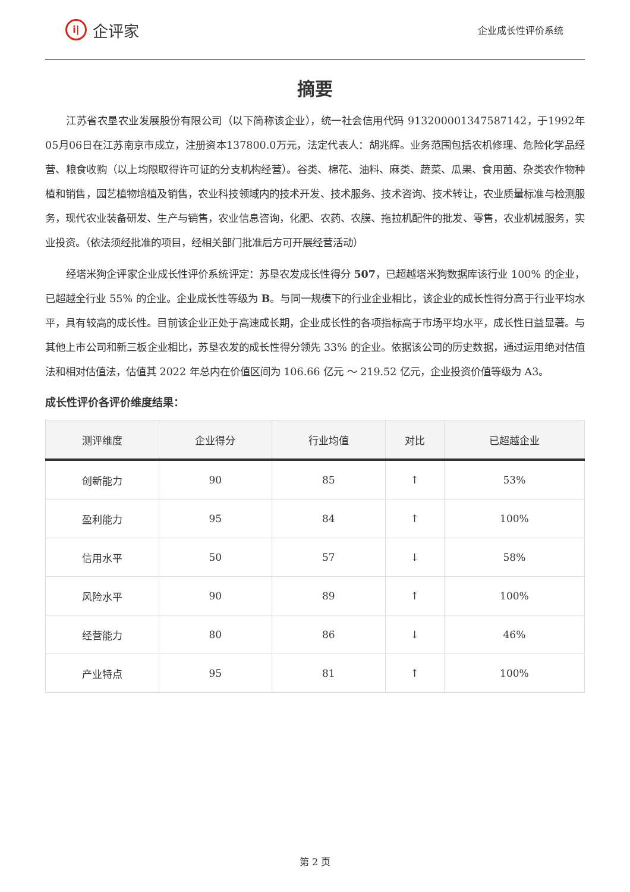i|
企评家
企业成长性评价系统
摘要
江苏省农垦农业发展股份有限公司（以下简称该企业），统一社会信用代码 913200001347587142，于1992年05月06日在江苏南京市成立，注册资本137800.0万元，法定代表人：胡兆辉。业务范围包括农机修理、危险化学品经营、粮食收购（以上均限取得许可证的分支机构经营）。谷类、棉花、油料、麻类、蔬菜、瓜果、食用菌、杂类农作物种植和销售，园艺植物培植及销售，农业科技领域内的技术开发、技术服务、技术咨询、技术转让，农业质量标准与检测服务，现代农业装备研发、生产与销售，农业信息咨询，化肥、农药、农膜、拖拉机配件的批发、零售，农业机械服务，实业投资。（依法须经批准的项目，经相关部门批准后方可开展经营活动）
经塔米狗企评家企业成长性评价系统评定：苏垦农发成长性得分 507，已超越塔米狗数据库该行业 100% 的企业，已超越全行业 55% 的企业。企业成长性等级为 B。与同一规模下的行业企业相比，该企业的成长性得分高于行业平均水平，具有较高的成长性。目前该企业正处于高速成长期，企业成长性的各项指标高于市场平均水平，成长性日益显著。与其他上市公司和新三板企业相比，苏垦农发的成长性得分领先 33% 的企业。依据该公司的历史数据，通过运用绝对估值法和相对估值法，估值其 2022 年总内在价值区间为 106.66 亿元 ～ 219.52 亿元，企业投资价值等级为 A3。
成长性评价各评价维度结果：
| 测评维度 | 企业得分 | 行业均值 | 对比 | 已超越企业 |
| --- | --- | --- | --- | --- |
| 创新能力 | 90 | 85 | ↑ | 53% |
| 盈利能力 | 95 | 84 | ↑ | 100% |
| 信用水平 | 50 | 57 | ↓ | 58% |
| 风险水平 | 90 | 89 | ↑ | 100% |
| 经营能力 | 80 | 86 | ↓ | 46% |
| 产业特点 | 95 | 81 | ↑ | 100% |
第 2 页